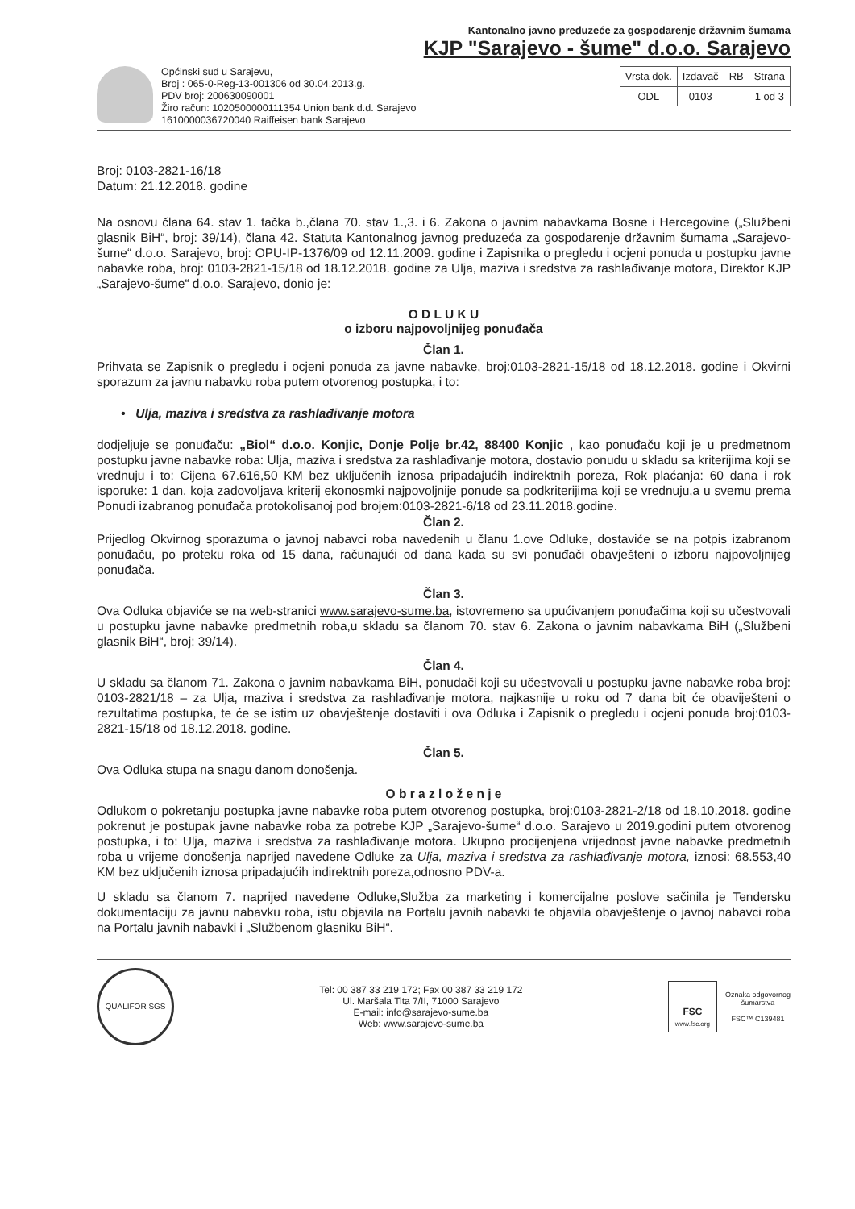Kantonalno javno preduzeće za gospodarenje državnim šumama
KJP "Sarajevo - šume" d.o.o. Sarajevo
Općinski sud u Sarajevu,
Broj : 065-0-Reg-13-001306 od 30.04.2013.g.
PDV broj: 200630090001
Žiro račun: 1020500000111354 Union bank d.d. Sarajevo
1610000036720040 Raiffeisen bank Sarajevo
| Vrsta dok. | Izdavač | RB | Strana |
| --- | --- | --- | --- |
| ODL | 0103 | | 1 od 3 |
Broj: 0103-2821-16/18
Datum: 21.12.2018. godine
Na osnovu člana 64. stav 1. tačka b.,člana 70. stav 1.,3. i 6. Zakona o javnim nabavkama Bosne i Hercegovine („Službeni glasnik BiH“, broj: 39/14), člana 42. Statuta Kantonalnog javnog preduzeća za gospodarenje državnim šumama „Sarajevo-šume“ d.o.o. Sarajevo, broj: OPU-IP-1376/09 od 12.11.2009. godine i Zapisnika o pregledu i ocjeni ponuda u postupku javne nabavke roba, broj: 0103-2821-15/18 od 18.12.2018. godine za Ulja, maziva i sredstva za rashlađivanje motora, Direktor KJP „Sarajevo-šume“ d.o.o. Sarajevo, donio je:
O D L U K U
o izboru najpovoljnijeg ponuđača
Član 1.
Prihvata se Zapisnik o pregledu i ocjeni ponuda za javne nabavke, broj:0103-2821-15/18 od 18.12.2018. godine i Okvirni sporazum za javnu nabavku roba putem otvorenog postupka, i to:
• Ulja, maziva i sredstva za rashlađivanje motora
dodjeljuje se ponuđaču: „Biol“ d.o.o. Konjic, Donje Polje br.42, 88400 Konjic , kao ponuđaču koji je u predmetnom postupku javne nabavke roba: Ulja, maziva i sredstva za rashlađivanje motora, dostavio ponudu u skladu sa kriterijima koji se vrednuju i to: Cijena 67.616,50 KM bez uključenih iznosa pripadajućih indirektnih poreza, Rok plaćanja: 60 dana i rok isporuke: 1 dan, koja zadovoljava kriterij ekonosmki najpovoljnije ponude sa podkriterijima koji se vrednuju,a u svemu prema Ponudi izabranog ponuđača protokolisanoj pod brojem:0103-2821-6/18 od 23.11.2018.godine.
Član 2.
Prijedlog Okvirnog sporazuma o javnoj nabavci roba navedenih u članu 1.ove Odluke, dostaviće se na potpis izabranom ponuđaču, po proteku roka od 15 dana, računajući od dana kada su svi ponuđači obavješteni o izboru najpovoljnijeg ponuđača.
Član 3.
Ova Odluka objaviće se na web-stranici www.sarajevo-sume.ba, istovremeno sa upućivanjem ponuđačima koji su učestvovali u postupku javne nabavke predmetnih roba,u skladu sa članom 70. stav 6. Zakona o javnim nabavkama BiH („Službeni glasnik BiH“, broj: 39/14).
Član 4.
U skladu sa članom 71. Zakona o javnim nabavkama BiH, ponuđači koji su učestvovali u postupku javne nabavke roba broj: 0103-2821/18 – za Ulja, maziva i sredstva za rashlađivanje motora, najkasnije u roku od 7 dana bit će obaviješteni o rezultatima postupka, te će se istim uz obavještenje dostaviti i ova Odluka i Zapisnik o pregledu i ocjeni ponuda broj:0103-2821-15/18 od 18.12.2018. godine.
Član 5.
Ova Odluka stupa na snagu danom donošenja.
O b r a z l o ž e n j e
Odlukom o pokretanju postupka javne nabavke roba putem otvorenog postupka, broj:0103-2821-2/18 od 18.10.2018. godine pokrenut je postupak javne nabavke roba za potrebe KJP „Sarajevo-šume“ d.o.o. Sarajevo u 2019.godini putem otvorenog postupka, i to: Ulja, maziva i sredstva za rashlađivanje motora. Ukupno procijenjena vrijednost javne nabavke predmetnih roba u vrijeme donošenja naprijed navedene Odluke za Ulja, maziva i sredstva za rashlađivanje motora, iznosi: 68.553,40 KM bez uključenih iznosa pripadajućih indirektnih poreza,odnosno PDV-a.
U skladu sa članom 7. naprijed navedene Odluke,Služba za marketing i komercijalne poslove sačinila je Tendersku dokumentaciju za javnu nabavku roba, istu objavila na Portalu javnih nabavki te objavila obavještenje o javnoj nabavci roba na Portalu javnih nabavki i „Službenom glasniku BiH“.
QUALIFOR SGS
Tel: 00 387 33 219 172; Fax 00 387 33 219 172
Ul. Maršala Tita 7/II, 71000 Sarajevo
E-mail: info@sarajevo-sume.ba
Web: www.sarajevo-sume.ba
FSC
www.fsc.org
Oznaka odgovornog
šumarstva
FSC™ C139481